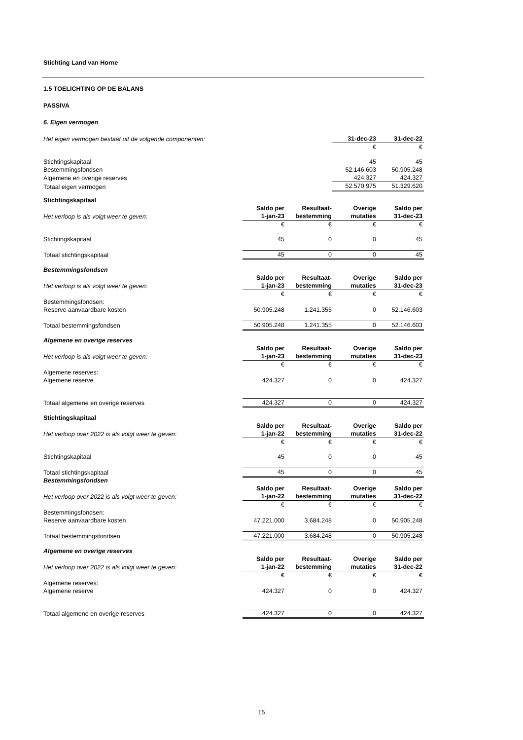Stichting Land van Horne
1.5 TOELICHTING OP DE BALANS
PASSIVA
6. Eigen vermogen
| Het eigen vermogen bestaat uit de volgende componenten: | 31-dec-23 | 31-dec-22 |
| | € | € |
| Stichtingskapitaal | 45 | 45 |
| Bestemmingsfondsen | 52.146.603 | 50.905.248 |
| Algemene en overige reserves | 424.327 | 424.327 |
| Totaal eigen vermogen | 52.570.975 | 51.329.620 |
| Stichtingskapitaal | | | | |
| | Saldo per | Resultaat- | Overige | Saldo per |
| Het verloop is als volgt weer te geven: | 1-jan-23 | bestemming | mutaties | 31-dec-23 |
| | € | € | € | € |
| Stichtingskapitaal | 45 | 0 | 0 | 45 |
| Totaal stichtingskapitaal | 45 | 0 | 0 | 45 |
| Bestemmingsfondsen | | | | |
| | Saldo per | Resultaat- | Overige | Saldo per |
| Het verloop is als volgt weer te geven: | 1-jan-23 | bestemming | mutaties | 31-dec-23 |
| | € | € | € | € |
| Bestemmingsfondsen: | | | | |
| Reserve aanvaardbare kosten | 50.905.248 | 1.241.355 | 0 | 52.146.603 |
| Totaal bestemmingsfondsen | 50.905.248 | 1.241.355 | 0 | 52.146.603 |
| Algemene en overige reserves | | | | |
| | Saldo per | Resultaat- | Overige | Saldo per |
| Het verloop is als volgt weer te geven: | 1-jan-23 | bestemming | mutaties | 31-dec-23 |
| | € | € | € | € |
| Algemene reserves: | | | | |
| Algemene reserve | 424.327 | 0 | 0 | 424.327 |
| Totaal algemene en overige reserves | 424.327 | 0 | 0 | 424.327 |
| Stichtingskapitaal | | | | |
| | Saldo per | Resultaat- | Overige | Saldo per |
| Het verloop over 2022 is als volgt weer te geven: | 1-jan-22 | bestemming | mutaties | 31-dec-22 |
| | € | € | € | € |
| Stichtingskapitaal | 45 | 0 | 0 | 45 |
| Totaal stichtingskapitaal | 45 | 0 | 0 | 45 |
| Bestemmingsfondsen | | | | |
| | Saldo per | Resultaat- | Overige | Saldo per |
| Het verloop over 2022 is als volgt weer te geven: | 1-jan-22 | bestemming | mutaties | 31-dec-22 |
| | € | € | € | € |
| Bestemmingsfondsen: | | | | |
| Reserve aanvaardbare kosten | 47.221.000 | 3.684.248 | 0 | 50.905.248 |
| Totaal bestemmingsfondsen | 47.221.000 | 3.684.248 | 0 | 50.905.248 |
| Algemene en overige reserves | | | | |
| | Saldo per | Resultaat- | Overige | Saldo per |
| Het verloop over 2022 is als volgt weer te geven: | 1-jan-22 | bestemming | mutaties | 31-dec-22 |
| | € | € | € | € |
| Algemene reserves: | | | | |
| Algemene reserve | 424.327 | 0 | 0 | 424.327 |
| Totaal algemene en overige reserves | 424.327 | 0 | 0 | 424.327 |
15